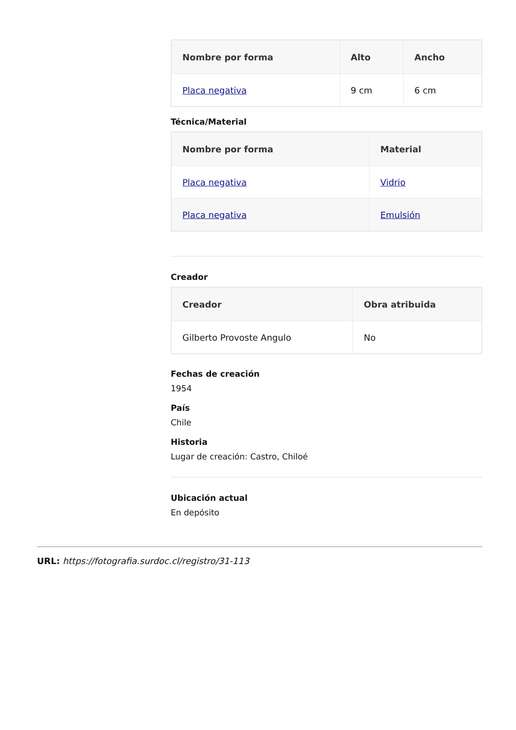| Nombre por forma | Alto | Ancho |
| --- | --- | --- |
| Placa negativa | 9 cm | 6 cm |
Técnica/Material
| Nombre por forma | Material |
| --- | --- |
| Placa negativa | Vidrio |
| Placa negativa | Emulsión |
Creador
| Creador | Obra atribuida |
| --- | --- |
| Gilberto Provoste Angulo | No |
Fechas de creación
1954
País
Chile
Historia
Lugar de creación: Castro, Chiloé
Ubicación actual
En depósito
URL: https://fotografia.surdoc.cl/registro/31-113